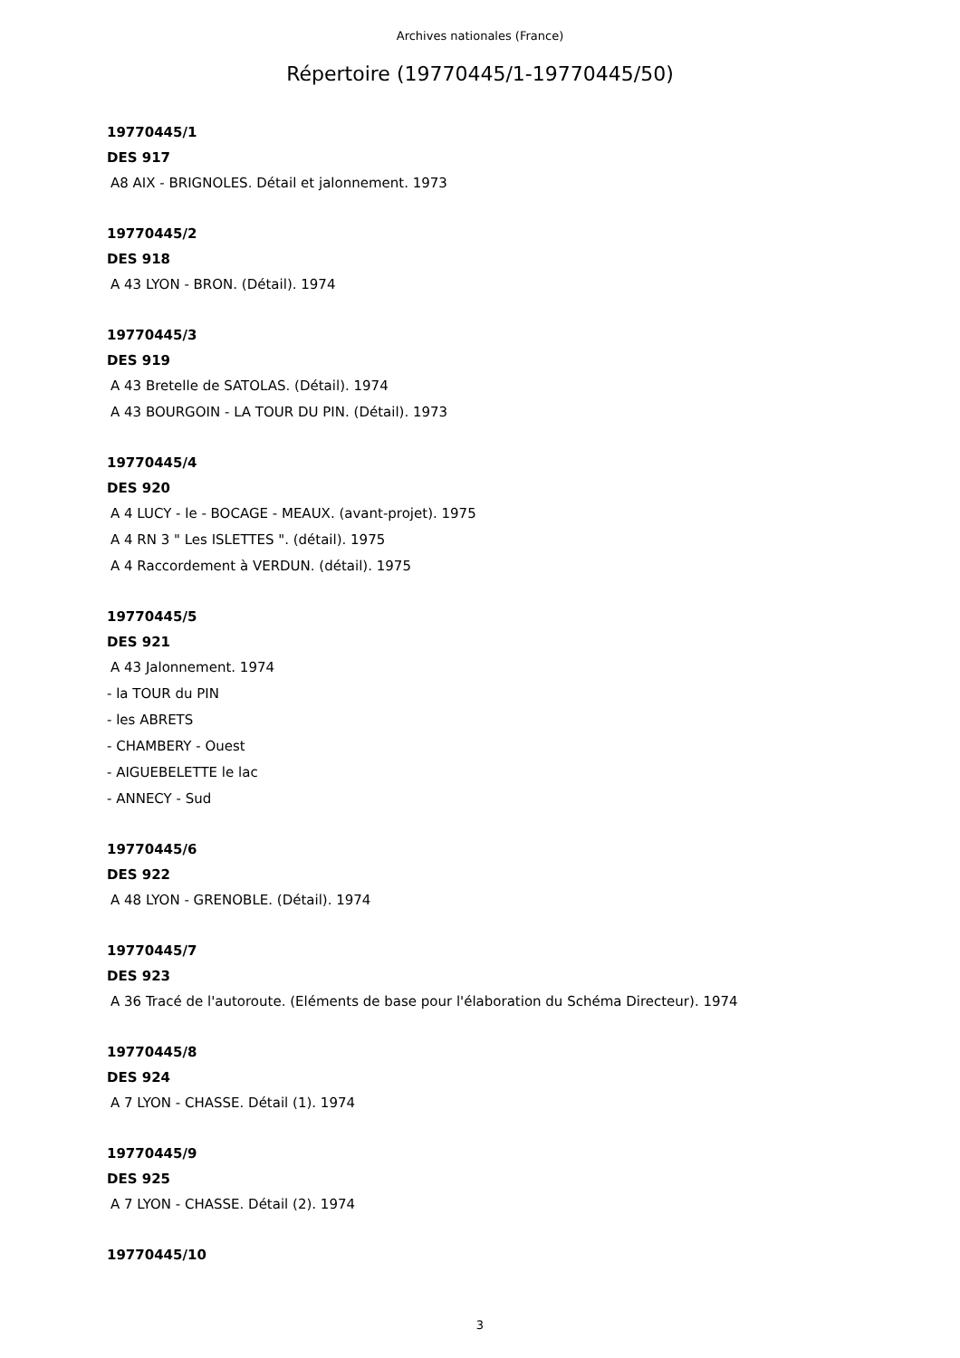Archives nationales (France)
Répertoire (19770445/1-19770445/50)
19770445/1
DES 917
A8 AIX - BRIGNOLES. Détail et jalonnement. 1973
19770445/2
DES 918
A 43 LYON - BRON. (Détail). 1974
19770445/3
DES 919
A 43 Bretelle de SATOLAS. (Détail). 1974
A 43 BOURGOIN - LA TOUR DU PIN. (Détail). 1973
19770445/4
DES 920
A 4 LUCY - le - BOCAGE - MEAUX. (avant-projet). 1975
A 4 RN 3 " Les ISLETTES ". (détail). 1975
A 4 Raccordement à VERDUN. (détail). 1975
19770445/5
DES 921
A 43 Jalonnement. 1974
- la TOUR du PIN
- les ABRETS
- CHAMBERY - Ouest
- AIGUEBELETTE le lac
- ANNECY - Sud
19770445/6
DES 922
A 48 LYON - GRENOBLE. (Détail). 1974
19770445/7
DES 923
A 36 Tracé de l'autoroute. (Eléments de base pour l'élaboration du Schéma Directeur). 1974
19770445/8
DES 924
A 7 LYON - CHASSE. Détail (1). 1974
19770445/9
DES 925
A 7 LYON - CHASSE. Détail (2). 1974
19770445/10
3